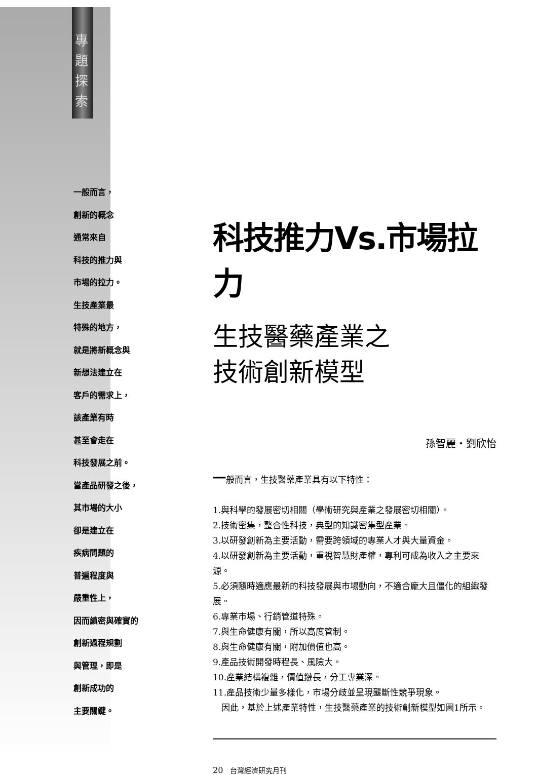專題探索
一般而言，
創新的概念
通常來自
科技的推力與
市場的拉力。
生技產業最
特殊的地方，
就是將新概念與
新想法建立在
客戶的需求上，
該產業有時
甚至會走在
科技發展之前。
當產品研發之後，
其市場的大小
卻是建立在
疾病問題的
普遍程度與
嚴重性上，
因而縝密與確實的
創新過程規劃
與管理，即是
創新成功的
主要關鍵。
科技推力Vs.市場拉力
生技醫藥產業之
技術創新模型
孫智麗・劉欣怡
一般而言，生技醫藥產業具有以下特性：
1.與科學的發展密切相關（學術研究與產業之發展密切相關）。
2.技術密集，整合性科技，典型的知識密集型產業。
3.以研發創新為主要活動，需要跨領域的專業人才與大量資金。
4.以研發創新為主要活動，重視智慧財產權，專利可成為收入之主要來源。
5.必須隨時適應最新的科技發展與市場動向，不適合龐大且僵化的組織發展。
6.專業市場、行銷管道特殊。
7.與生命健康有關，所以高度管制。
8.與生命健康有關，附加價值也高。
9.產品技術開發時程長、風險大。
10.產業結構複雜，價值鏈長，分工專業深。
11.產品技術少量多樣化，市場分歧並呈現壟斷性競爭現象。
　因此，基於上述產業特性，生技醫藥產業的技術創新模型如圖1所示。
20　台灣經濟研究月刊